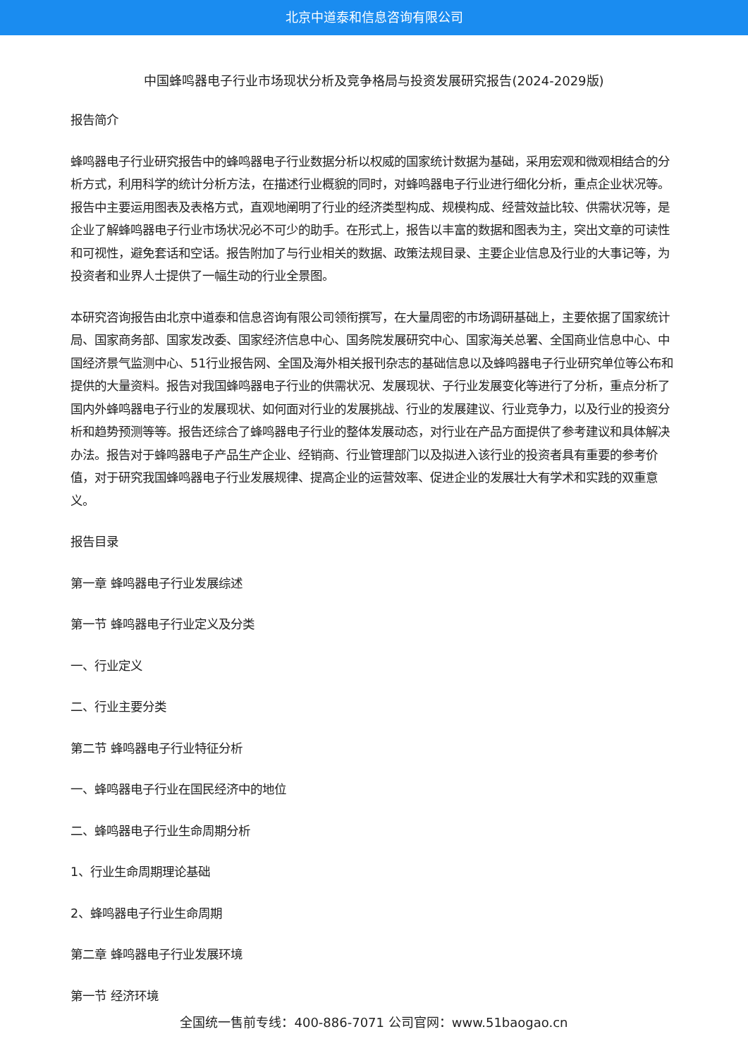北京中道泰和信息咨询有限公司
中国蜂鸣器电子行业市场现状分析及竞争格局与投资发展研究报告(2024-2029版)
报告简介
蜂鸣器电子行业研究报告中的蜂鸣器电子行业数据分析以权威的国家统计数据为基础，采用宏观和微观相结合的分析方式，利用科学的统计分析方法，在描述行业概貌的同时，对蜂鸣器电子行业进行细化分析，重点企业状况等。报告中主要运用图表及表格方式，直观地阐明了行业的经济类型构成、规模构成、经营效益比较、供需状况等，是企业了解蜂鸣器电子行业市场状况必不可少的助手。在形式上，报告以丰富的数据和图表为主，突出文章的可读性和可视性，避免套话和空话。报告附加了与行业相关的数据、政策法规目录、主要企业信息及行业的大事记等，为投资者和业界人士提供了一幅生动的行业全景图。
本研究咨询报告由北京中道泰和信息咨询有限公司领衔撰写，在大量周密的市场调研基础上，主要依据了国家统计局、国家商务部、国家发改委、国家经济信息中心、国务院发展研究中心、国家海关总署、全国商业信息中心、中国经济景气监测中心、51行业报告网、全国及海外相关报刊杂志的基础信息以及蜂鸣器电子行业研究单位等公布和提供的大量资料。报告对我国蜂鸣器电子行业的供需状况、发展现状、子行业发展变化等进行了分析，重点分析了国内外蜂鸣器电子行业的发展现状、如何面对行业的发展挑战、行业的发展建议、行业竞争力，以及行业的投资分析和趋势预测等等。报告还综合了蜂鸣器电子行业的整体发展动态，对行业在产品方面提供了参考建议和具体解决办法。报告对于蜂鸣器电子产品生产企业、经销商、行业管理部门以及拟进入该行业的投资者具有重要的参考价值，对于研究我国蜂鸣器电子行业发展规律、提高企业的运营效率、促进企业的发展壮大有学术和实践的双重意义。
报告目录
第一章 蜂鸣器电子行业发展综述
第一节 蜂鸣器电子行业定义及分类
一、行业定义
二、行业主要分类
第二节 蜂鸣器电子行业特征分析
一、蜂鸣器电子行业在国民经济中的地位
二、蜂鸣器电子行业生命周期分析
1、行业生命周期理论基础
2、蜂鸣器电子行业生命周期
第二章 蜂鸣器电子行业发展环境
第一节 经济环境
全国统一售前专线：400-886-7071 公司官网：www.51baogao.cn